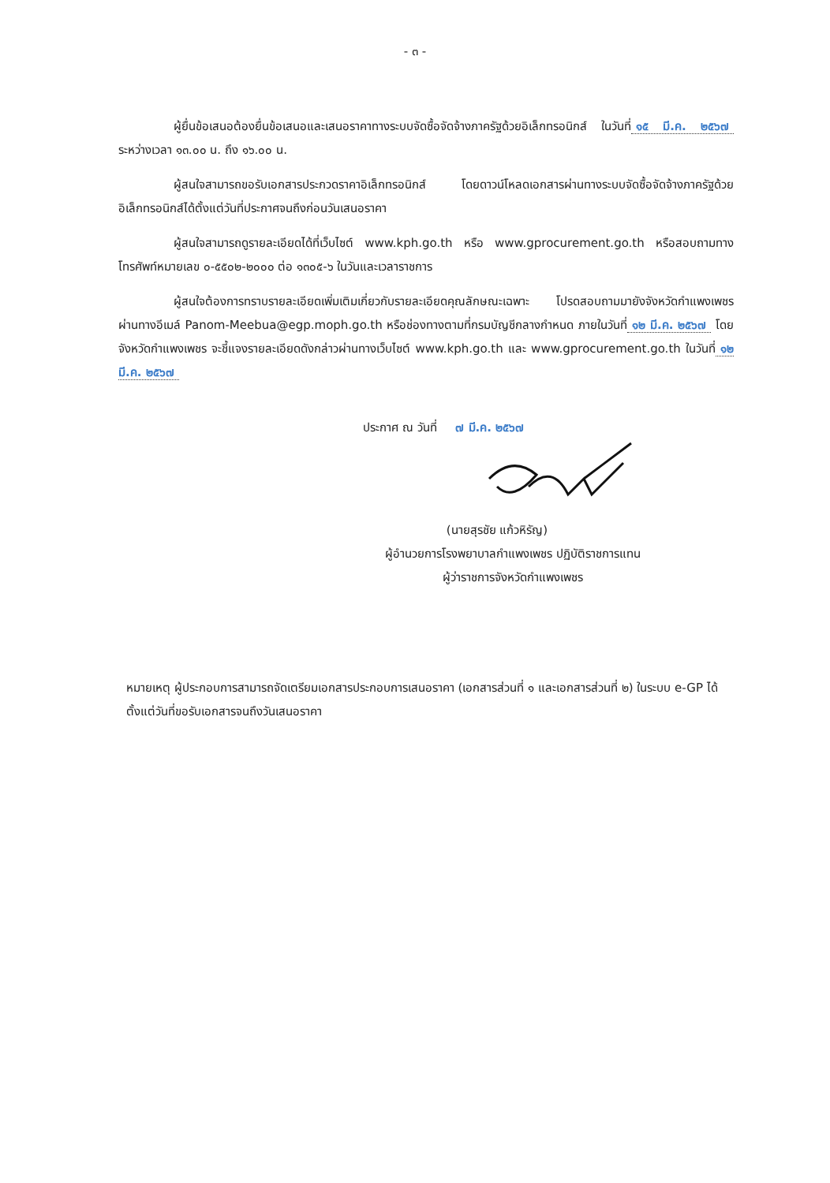- ๓ -
ผู้ยื่นข้อเสนอต้องยื่นข้อเสนอและเสนอราคาทางระบบจัดซื้อจัดจ้างภาครัฐด้วยอิเล็กทรอนิกส์ ในวันที่ ๑๕ มี.ค. ๒๕๖๗ ระหว่างเวลา ๑๓.๐๐ น. ถึง ๑๖.๐๐ น.
ผู้สนใจสามารถขอรับเอกสารประกวดราคาอิเล็กทรอนิกส์ โดยดาวน์โหลดเอกสารผ่านทางระบบจัดซื้อจัดจ้างภาครัฐด้วยอิเล็กทรอนิกส์ได้ตั้งแต่วันที่ประกาศจนถึงก่อนวันเสนอราคา
ผู้สนใจสามารถดูรายละเอียดได้ที่เว็บไซต์ www.kph.go.th หรือ www.gprocurement.go.th หรือสอบถามทางโทรศัพท์หมายเลข ๐-๕๕๐๒-๒๐๐๐ ต่อ ๑๓๐๕-๖ ในวันและเวลาราชการ
ผู้สนใจต้องการทราบรายละเอียดเพิ่มเติมเกี่ยวกับรายละเอียดคุณลักษณะเฉพาะ โปรดสอบถามมายังจังหวัดกำแพงเพชร ผ่านทางอีเมล์ Panom-Meebua@egp.moph.go.th หรือช่องทางตามที่กรมบัญชีกลางกำหนด ภายในวันที่ ๑๒ มี.ค. ๒๕๖๗ โดยจังหวัดกำแพงเพชร จะชี้แจงรายละเอียดดังกล่าวผ่านทางเว็บไซต์ www.kph.go.th และ www.gprocurement.go.th ในวันที่ ๑๒ มี.ค. ๒๕๖๗
ประกาศ ณ วันที่ ๗ มี.ค. ๒๕๖๗
(นายสุรชัย แก้วหิรัญ)
ผู้อำนวยการโรงพยาบาลกำแพงเพชร ปฏิบัติราชการแทน
ผู้ว่าราชการจังหวัดกำแพงเพชร
หมายเหตุ ผู้ประกอบการสามารถจัดเตรียมเอกสารประกอบการเสนอราคา (เอกสารส่วนที่ ๑ และเอกสารส่วนที่ ๒) ในระบบ e-GP ได้ตั้งแต่วันที่ขอรับเอกสารจนถึงวันเสนอราคา